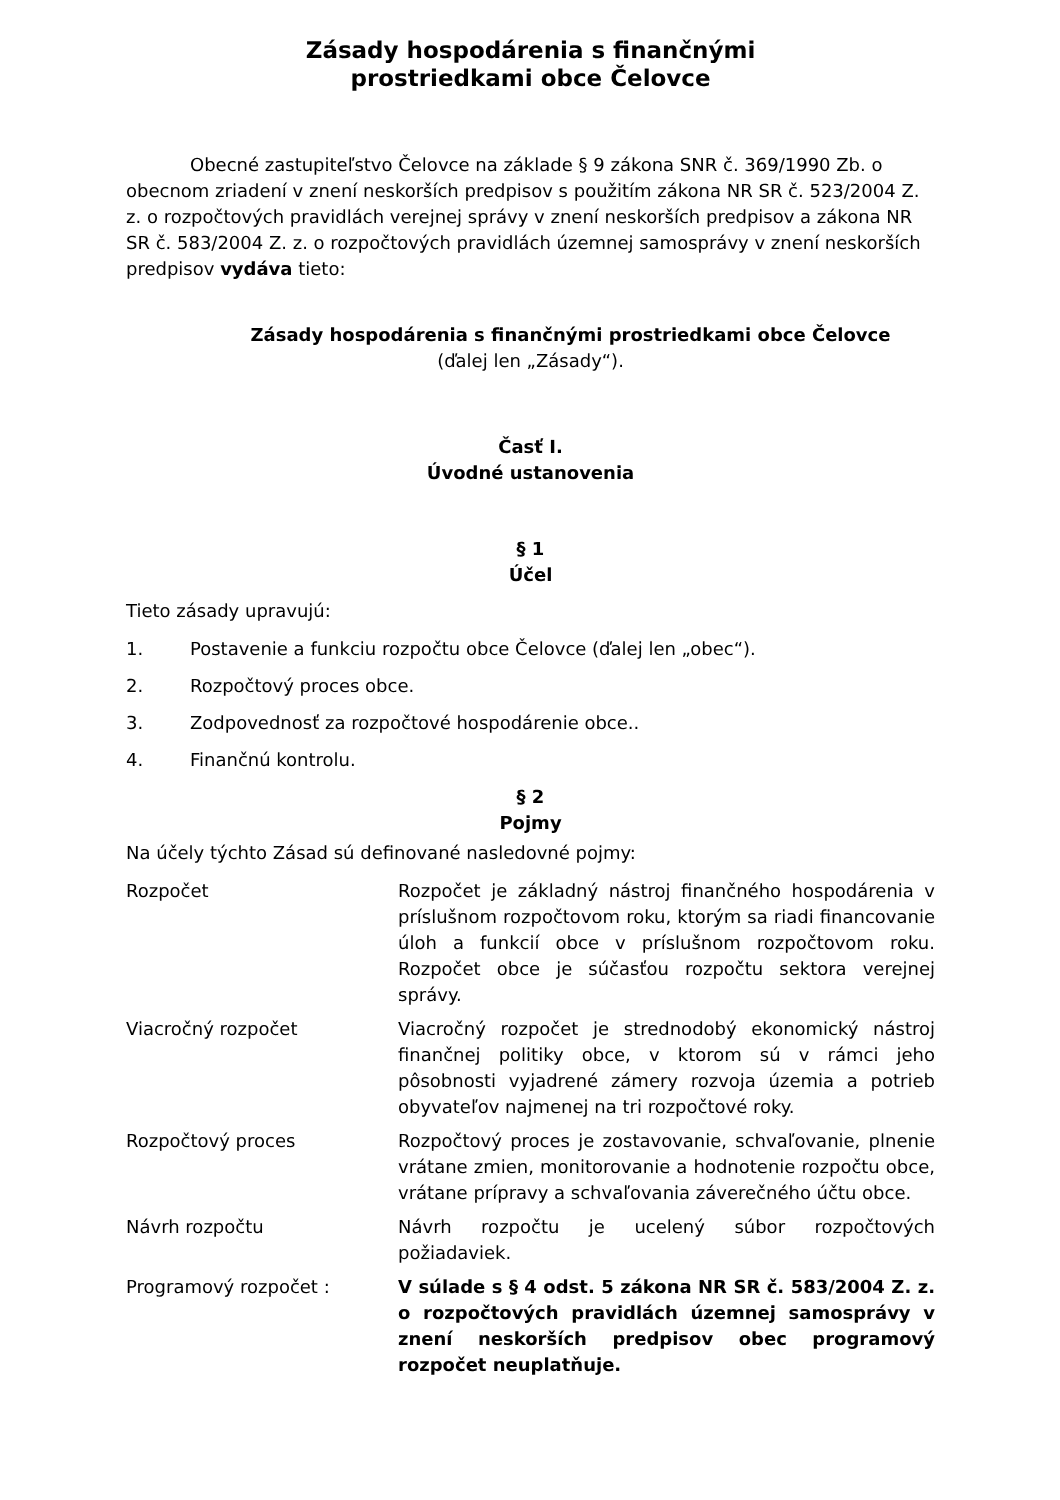Zásady hospodárenia s finančnými
prostriedkami obce Čelovce
Obecné zastupiteľstvo Čelovce na základe § 9 zákona SNR č. 369/1990 Zb. o obecnom zriadení v znení neskorších predpisov s použitím zákona NR SR č. 523/2004 Z. z. o rozpočtových pravidlách verejnej správy v znení neskorších predpisov a zákona NR SR č. 583/2004 Z. z. o rozpočtových pravidlách územnej samosprávy v znení neskorších predpisov vydáva tieto:
Zásady hospodárenia s finančnými prostriedkami obce Čelovce
(ďalej len „Zásady“).
Časť I.
Úvodné ustanovenia
§ 1
Účel
Tieto zásady upravujú:
1. Postavenie a funkciu rozpočtu obce Čelovce (ďalej len „obec“).
2. Rozpočtový proces obce.
3. Zodpovednosť za rozpočtové hospodárenie obce..
4. Finančnú kontrolu.
§ 2
Pojmy
Na účely týchto Zásad sú definované nasledovné pojmy:
Rozpočet Rozpočet je základný nástroj finančného hospodárenia v príslušnom rozpočtovom roku, ktorým sa riadi financovanie úloh a funkcií obce v príslušnom rozpočtovom roku. Rozpočet obce je súčasťou rozpočtu sektora verejnej správy.
Viacročný rozpočet Viacročný rozpočet je strednodobý ekonomický nástroj finančnej politiky obce, v ktorom sú v rámci jeho pôsobnosti vyjadrené zámery rozvoja územia a potrieb obyvateľov najmenej na tri rozpočtové roky.
Rozpočtový proces Rozpočtový proces je zostavovanie, schvaľovanie, plnenie vrátane zmien, monitorovanie a hodnotenie rozpočtu obce, vrátane prípravy a schvaľovania záverečného účtu obce.
Návrh rozpočtu Návrh rozpočtu je ucelený súbor rozpočtových požiadaviek.
Programový rozpočet : V súlade s § 4 odst. 5 zákona NR SR č. 583/2004 Z. z. o rozpočtových pravidlách územnej samosprávy v znení neskorších predpisov obec programový rozpočet neuplatňuje.